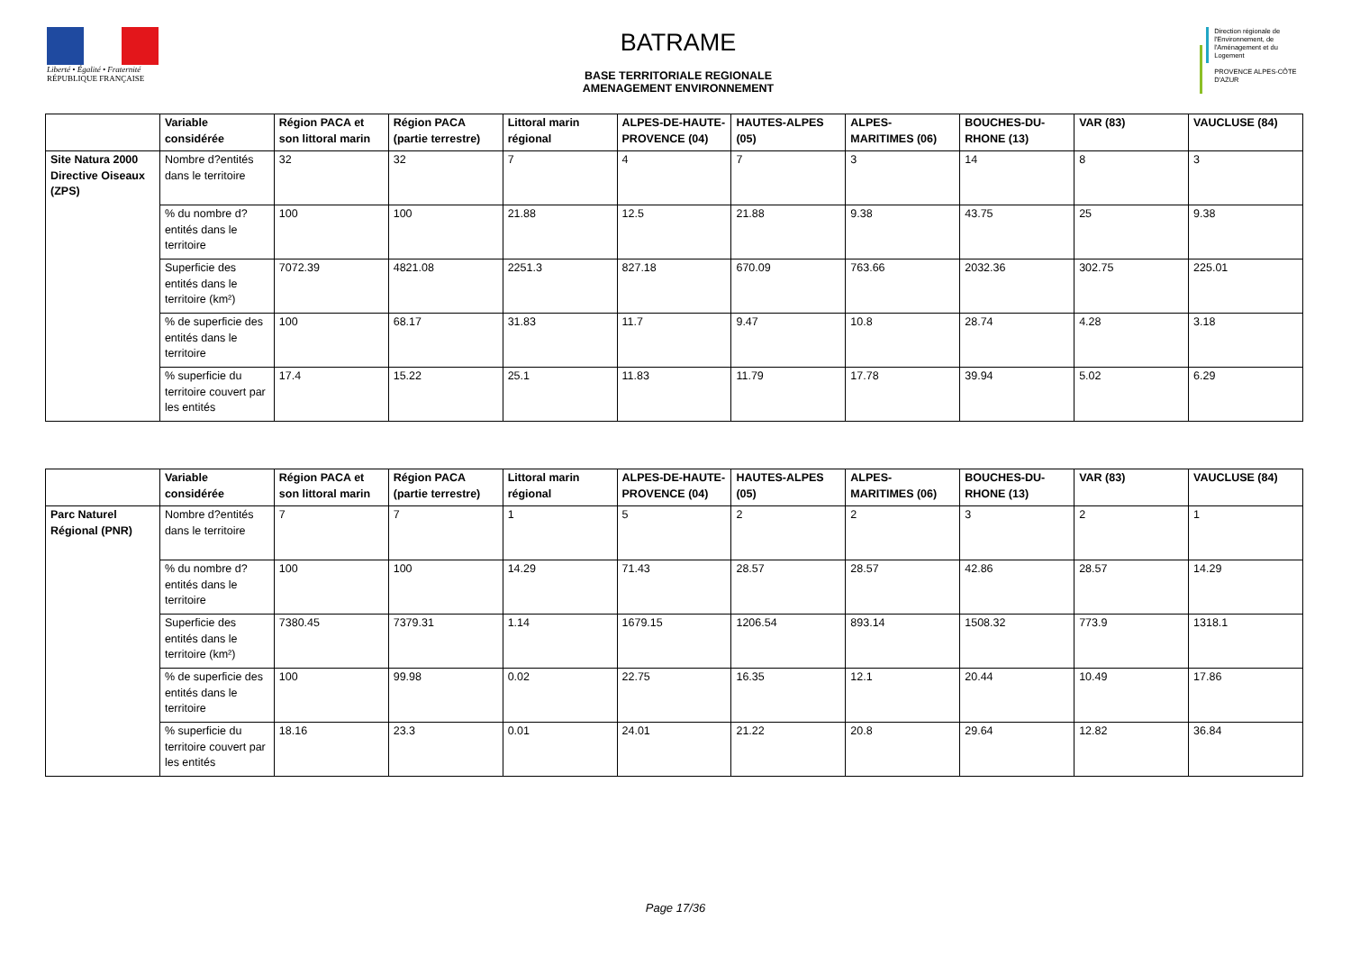Liberté • Égalité • Fraternité
RÉPUBLIQUE FRANÇAISE
BATRAME
BASE TERRITORIALE REGIONALE
AMENAGEMENT ENVIRONNEMENT
Direction régionale de l'Environnement, de l'Aménagement et du Logement
PROVENCE ALPES-CÔTE D'AZUR
| | Variable considérée | Région PACA et son littoral marin | Région PACA (partie terrestre) | Littoral marin régional | ALPES-DE-HAUTE-PROVENCE (04) | HAUTES-ALPES (05) | ALPES-MARITIMES (06) | BOUCHES-DU-RHONE (13) | VAR (83) | VAUCLUSE (84) |
| --- | --- | --- | --- | --- | --- | --- | --- | --- | --- | --- |
| Site Natura 2000 Directive Oiseaux (ZPS) | Nombre d?entités dans le territoire | 32 | 32 | 7 | 4 | 7 | 3 | 14 | 8 | 3 |
| | % du nombre d?entités dans le territoire | 100 | 100 | 21.88 | 12.5 | 21.88 | 9.38 | 43.75 | 25 | 9.38 |
| | Superficie des entités dans le territoire (km²) | 7072.39 | 4821.08 | 2251.3 | 827.18 | 670.09 | 763.66 | 2032.36 | 302.75 | 225.01 |
| | % de superficie des entités dans le territoire | 100 | 68.17 | 31.83 | 11.7 | 9.47 | 10.8 | 28.74 | 4.28 | 3.18 |
| | % superficie du territoire couvert par les entités | 17.4 | 15.22 | 25.1 | 11.83 | 11.79 | 17.78 | 39.94 | 5.02 | 6.29 |
| | Variable considérée | Région PACA et son littoral marin | Région PACA (partie terrestre) | Littoral marin régional | ALPES-DE-HAUTE-PROVENCE (04) | HAUTES-ALPES (05) | ALPES-MARITIMES (06) | BOUCHES-DU-RHONE (13) | VAR (83) | VAUCLUSE (84) |
| --- | --- | --- | --- | --- | --- | --- | --- | --- | --- | --- |
| Parc Naturel Régional (PNR) | Nombre d?entités dans le territoire | 7 | 7 | 1 | 5 | 2 | 2 | 3 | 2 | 1 |
| | % du nombre d?entités dans le territoire | 100 | 100 | 14.29 | 71.43 | 28.57 | 28.57 | 42.86 | 28.57 | 14.29 |
| | Superficie des entités dans le territoire (km²) | 7380.45 | 7379.31 | 1.14 | 1679.15 | 1206.54 | 893.14 | 1508.32 | 773.9 | 1318.1 |
| | % de superficie des entités dans le territoire | 100 | 99.98 | 0.02 | 22.75 | 16.35 | 12.1 | 20.44 | 10.49 | 17.86 |
| | % superficie du territoire couvert par les entités | 18.16 | 23.3 | 0.01 | 24.01 | 21.22 | 20.8 | 29.64 | 12.82 | 36.84 |
Page 17/36